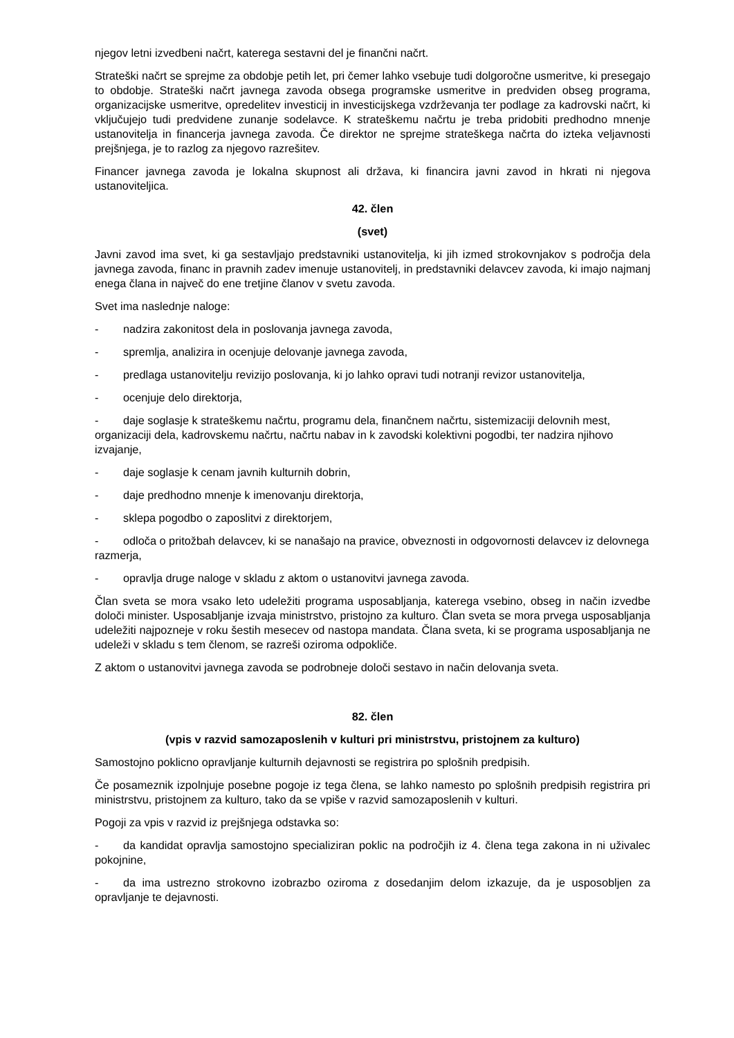njegov letni izvedbeni načrt, katerega sestavni del je finančni načrt.
Strateški načrt se sprejme za obdobje petih let, pri čemer lahko vsebuje tudi dolgoročne usmeritve, ki presegajo to obdobje. Strateški načrt javnega zavoda obsega programske usmeritve in predviden obseg programa, organizacijske usmeritve, opredelitev investicij in investicijskega vzdrževanja ter podlage za kadrovski načrt, ki vključujejo tudi predvidene zunanje sodelavce. K strateškemu načrtu je treba pridobiti predhodno mnenje ustanovitelja in financerja javnega zavoda. Če direktor ne sprejme strateškega načrta do izteka veljavnosti prejšnjega, je to razlog za njegovo razrešitev.
Financer javnega zavoda je lokalna skupnost ali država, ki financira javni zavod in hkrati ni njegova ustanoviteljica.
42. člen
(svet)
Javni zavod ima svet, ki ga sestavljajo predstavniki ustanovitelja, ki jih izmed strokovnjakov s področja dela javnega zavoda, financ in pravnih zadev imenuje ustanovitelj, in predstavniki delavcev zavoda, ki imajo najmanj enega člana in največ do ene tretjine članov v svetu zavoda.
Svet ima naslednje naloge:
- nadzira zakonitost dela in poslovanja javnega zavoda,
- spremlja, analizira in ocenjuje delovanje javnega zavoda,
- predlaga ustanovitelju revizijo poslovanja, ki jo lahko opravi tudi notranji revizor ustanovitelja,
- ocenjuje delo direktorja,
- daje soglasje k strateškemu načrtu, programu dela, finančnem načrtu, sistemizaciji delovnih mest, organizaciji dela, kadrovskemu načrtu, načrtu nabav in k zavodski kolektivni pogodbi, ter nadzira njihovo izvajanje,
- daje soglasje k cenam javnih kulturnih dobrin,
- daje predhodno mnenje k imenovanju direktorja,
- sklepa pogodbo o zaposlitvi z direktorjem,
- odloča o pritožbah delavcev, ki se nanašajo na pravice, obveznosti in odgovornosti delavcev iz delovnega razmerja,
- opravlja druge naloge v skladu z aktom o ustanovitvi javnega zavoda.
Član sveta se mora vsako leto udeležiti programa usposabljanja, katerega vsebino, obseg in način izvedbe določi minister. Usposabljanje izvaja ministrstvo, pristojno za kulturo. Član sveta se mora prvega usposabljanja udeležiti najpozneje v roku šestih mesecev od nastopa mandata. Člana sveta, ki se programa usposabljanja ne udeleži v skladu s tem členom, se razreši oziroma odpokliče.
Z aktom o ustanovitvi javnega zavoda se podrobneje določi sestavo in način delovanja sveta.
82. člen
(vpis v razvid samozaposlenih v kulturi pri ministrstvu, pristojnem za kulturo)
Samostojno poklicno opravljanje kulturnih dejavnosti se registrira po splošnih predpisih.
Če posameznik izpolnjuje posebne pogoje iz tega člena, se lahko namesto po splošnih predpisih registrira pri ministrstvu, pristojnem za kulturo, tako da se vpiše v razvid samozaposlenih v kulturi.
Pogoji za vpis v razvid iz prejšnjega odstavka so:
- da kandidat opravlja samostojno specializiran poklic na področjih iz 4. člena tega zakona in ni uživalec pokojnine,
- da ima ustrezno strokovno izobrazbo oziroma z dosedanjim delom izkazuje, da je usposobljen za opravljanje te dejavnosti.